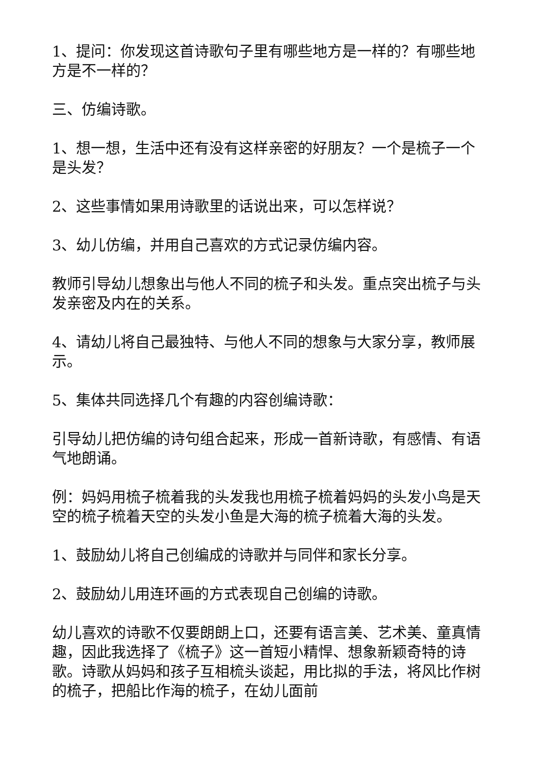1、提问：你发现这首诗歌句子里有哪些地方是一样的？有哪些地方是不一样的？
三、仿编诗歌。
1、想一想，生活中还有没有这样亲密的好朋友？一个是梳子一个是头发？
2、这些事情如果用诗歌里的话说出来，可以怎样说？
3、幼儿仿编，并用自己喜欢的方式记录仿编内容。
教师引导幼儿想象出与他人不同的梳子和头发。重点突出梳子与头发亲密及内在的关系。
4、请幼儿将自己最独特、与他人不同的想象与大家分享，教师展示。
5、集体共同选择几个有趣的内容创编诗歌：
引导幼儿把仿编的诗句组合起来，形成一首新诗歌，有感情、有语气地朗诵。
例：妈妈用梳子梳着我的头发我也用梳子梳着妈妈的头发小鸟是天空的梳子梳着天空的头发小鱼是大海的梳子梳着大海的头发。
1、鼓励幼儿将自己创编成的诗歌并与同伴和家长分享。
2、鼓励幼儿用连环画的方式表现自己创编的诗歌。
幼儿喜欢的诗歌不仅要朗朗上口，还要有语言美、艺术美、童真情趣，因此我选择了《梳子》这一首短小精悍、想象新颖奇特的诗歌。诗歌从妈妈和孩子互相梳头谈起，用比拟的手法，将风比作树的梳子，把船比作海的梳子，在幼儿面前